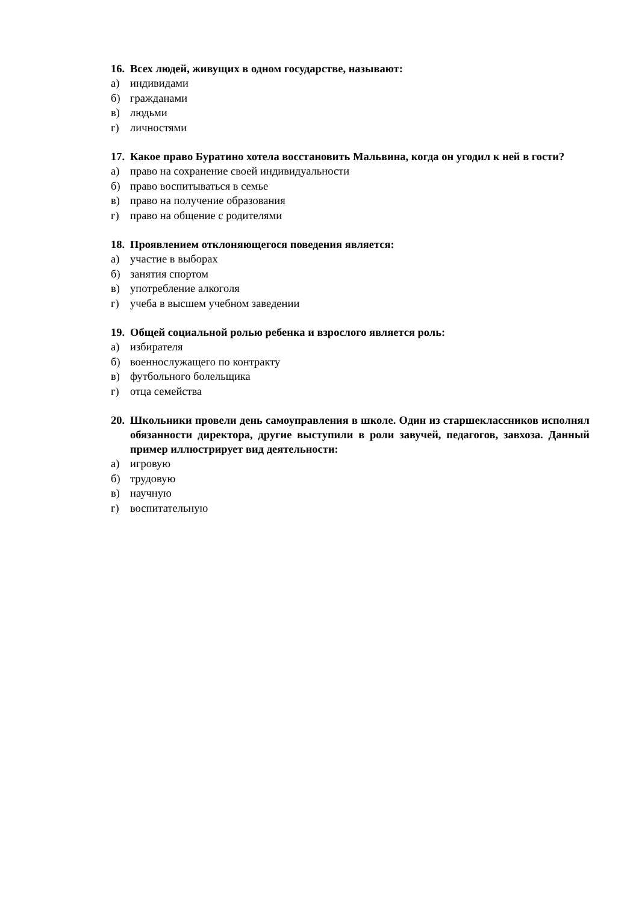16. Всех людей, живущих в одном государстве, называют:
а) индивидами
б) гражданами
в) людьми
г) личностями
17. Какое право Буратино хотела восстановить Мальвина, когда он угодил к ней в гости?
а) право на сохранение своей индивидуальности
б) право воспитываться в семье
в) право на получение образования
г) право на общение с родителями
18. Проявлением отклоняющегося поведения является:
а) участие в выборах
б) занятия спортом
в) употребление алкоголя
г) учеба в высшем учебном заведении
19. Общей социальной ролью ребенка и взрослого является роль:
а) избирателя
б) военнослужащего по контракту
в) футбольного болельщика
г) отца семейства
20. Школьники провели день самоуправления в школе. Один из старшеклассников исполнял обязанности директора, другие выступили в роли завучей, педагогов, завхоза. Данный пример иллюстрирует вид деятельности:
а) игровую
б) трудовую
в) научную
г) воспитательную